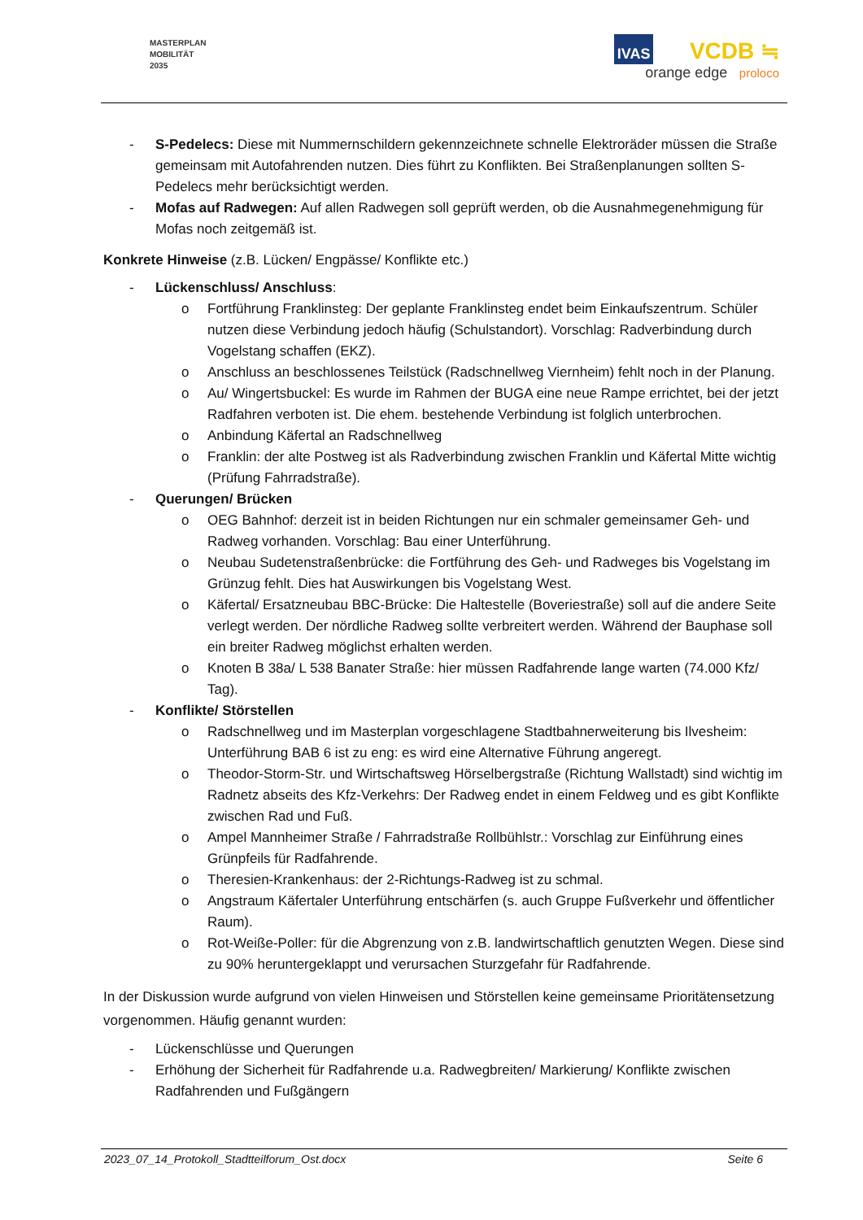MASTERPLAN
MOBILITÄT
2035
IVAS VCDB ≒
orange edge proloco
- S-Pedelecs: Diese mit Nummernschildern gekennzeichnete schnelle Elektroräder müssen die Straße gemeinsam mit Autofahrenden nutzen. Dies führt zu Konflikten. Bei Straßenplanungen sollten S-Pedelecs mehr berücksichtigt werden.
- Mofas auf Radwegen: Auf allen Radwegen soll geprüft werden, ob die Ausnahmegenehmigung für Mofas noch zeitgemäß ist.
Konkrete Hinweise (z.B. Lücken/ Engpässe/ Konflikte etc.)
- Lückenschluss/ Anschluss:
o Fortführung Franklinsteg: Der geplante Franklinsteg endet beim Einkaufszentrum. Schüler nutzen diese Verbindung jedoch häufig (Schulstandort). Vorschlag: Radverbindung durch Vogelstang schaffen (EKZ).
o Anschluss an beschlossenes Teilstück (Radschnellweg Viernheim) fehlt noch in der Planung.
o Au/ Wingertsbuckel: Es wurde im Rahmen der BUGA eine neue Rampe errichtet, bei der jetzt Radfahren verboten ist. Die ehem. bestehende Verbindung ist folglich unterbrochen.
o Anbindung Käfertal an Radschnellweg
o Franklin: der alte Postweg ist als Radverbindung zwischen Franklin und Käfertal Mitte wichtig (Prüfung Fahrradstraße).
- Querungen/ Brücken
o OEG Bahnhof: derzeit ist in beiden Richtungen nur ein schmaler gemeinsamer Geh- und Radweg vorhanden. Vorschlag: Bau einer Unterführung.
o Neubau Sudetenstraßenbrücke: die Fortführung des Geh- und Radweges bis Vogelstang im Grünzug fehlt. Dies hat Auswirkungen bis Vogelstang West.
o Käfertal/ Ersatzneubau BBC-Brücke: Die Haltestelle (Boveriestraße) soll auf die andere Seite verlegt werden. Der nördliche Radweg sollte verbreitert werden. Während der Bauphase soll ein breiter Radweg möglichst erhalten werden.
o Knoten B 38a/ L 538 Banater Straße: hier müssen Radfahrende lange warten (74.000 Kfz/ Tag).
- Konflikte/ Störstellen
o Radschnellweg und im Masterplan vorgeschlagene Stadtbahnerweiterung bis Ilvesheim: Unterführung BAB 6 ist zu eng: es wird eine Alternative Führung angeregt.
o Theodor-Storm-Str. und Wirtschaftsweg Hörselbergstraße (Richtung Wallstadt) sind wichtig im Radnetz abseits des Kfz-Verkehrs: Der Radweg endet in einem Feldweg und es gibt Konflikte zwischen Rad und Fuß.
o Ampel Mannheimer Straße / Fahrradstraße Rollbühlstr.: Vorschlag zur Einführung eines Grünpfeils für Radfahrende.
o Theresien-Krankenhaus: der 2-Richtungs-Radweg ist zu schmal.
o Angstraum Käfertaler Unterführung entschärfen (s. auch Gruppe Fußverkehr und öffentlicher Raum).
o Rot-Weiße-Poller: für die Abgrenzung von z.B. landwirtschaftlich genutzten Wegen. Diese sind zu 90% heruntergeklappt und verursachen Sturzgefahr für Radfahrende.
In der Diskussion wurde aufgrund von vielen Hinweisen und Störstellen keine gemeinsame Prioritätensetzung vorgenommen. Häufig genannt wurden:
- Lückenschlüsse und Querungen
- Erhöhung der Sicherheit für Radfahrende u.a. Radwegbreiten/ Markierung/ Konflikte zwischen Radfahrenden und Fußgängern
2023_07_14_Protokoll_Stadtteilforum_Ost.docx Seite 6